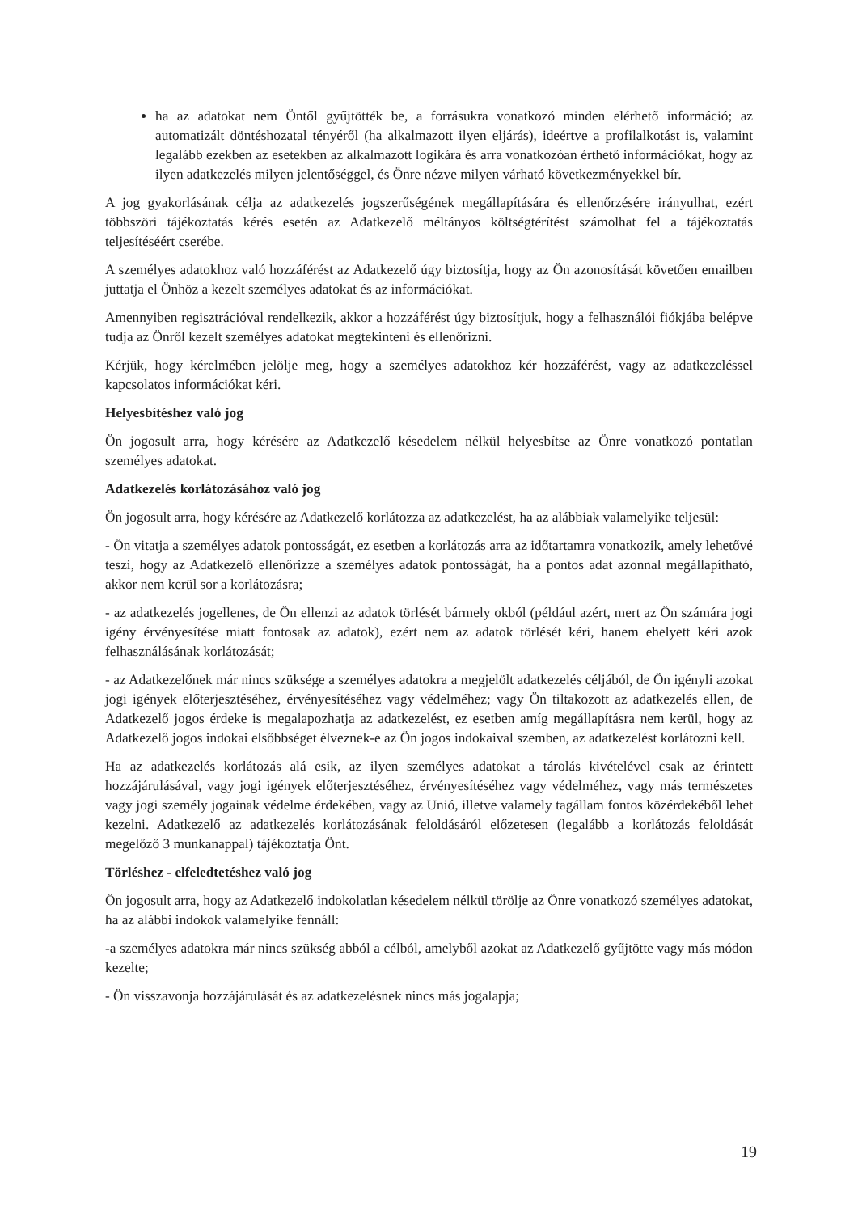ha az adatokat nem Öntől gyűjtötték be, a forrásukra vonatkozó minden elérhető információ; az automatizált döntéshozatal tényéről (ha alkalmazott ilyen eljárás), ideértve a profilalkotást is, valamint legalább ezekben az esetekben az alkalmazott logikára és arra vonatkozóan érthető információkat, hogy az ilyen adatkezelés milyen jelentőséggel, és Önre nézve milyen várható következményekkel bír.
A jog gyakorlásának célja az adatkezelés jogszerűségének megállapítására és ellenőrzésére irányulhat, ezért többszöri tájékoztatás kérés esetén az Adatkezelő méltányos költségtérítést számolhat fel a tájékoztatás teljesítéséért cserébe.
A személyes adatokhoz való hozzáférést az Adatkezelő úgy biztosítja, hogy az Ön azonosítását követően emailben juttatja el Önhöz a kezelt személyes adatokat és az információkat.
Amennyiben regisztrációval rendelkezik, akkor a hozzáférést úgy biztosítjuk, hogy a felhasználói fiókjába belépve tudja az Önről kezelt személyes adatokat megtekinteni és ellenőrizni.
Kérjük, hogy kérelmében jelölje meg, hogy a személyes adatokhoz kér hozzáférést, vagy az adatkezeléssel kapcsolatos információkat kéri.
Helyesbítéshez való jog
Ön jogosult arra, hogy kérésére az Adatkezelő késedelem nélkül helyesbítse az Önre vonatkozó pontatlan személyes adatokat.
Adatkezelés korlátozásához való jog
Ön jogosult arra, hogy kérésére az Adatkezelő korlátozza az adatkezelést, ha az alábbiak valamelyike teljesül:
- Ön vitatja a személyes adatok pontosságát, ez esetben a korlátozás arra az időtartamra vonatkozik, amely lehetővé teszi, hogy az Adatkezelő ellenőrizze a személyes adatok pontosságát, ha a pontos adat azonnal megállapítható, akkor nem kerül sor a korlátozásra;
- az adatkezelés jogellenes, de Ön ellenzi az adatok törlését bármely okból (például azért, mert az Ön számára jogi igény érvényesítése miatt fontosak az adatok), ezért nem az adatok törlését kéri, hanem ehelyett kéri azok felhasználásának korlátozását;
- az Adatkezelőnek már nincs szüksége a személyes adatokra a megjelölt adatkezelés céljából, de Ön igényli azokat jogi igények előterjesztéséhez, érvényesítéséhez vagy védelméhez; vagy Ön tiltakozott az adatkezelés ellen, de Adatkezelő jogos érdeke is megalapozhatja az adatkezelést, ez esetben amíg megállapításra nem kerül, hogy az Adatkezelő jogos indokai elsőbbséget élveznek-e az Ön jogos indokaival szemben, az adatkezelést korlátozni kell.
Ha az adatkezelés korlátozás alá esik, az ilyen személyes adatokat a tárolás kivételével csak az érintett hozzájárulásával, vagy jogi igények előterjesztéséhez, érvényesítéséhez vagy védelméhez, vagy más természetes vagy jogi személy jogainak védelme érdekében, vagy az Unió, illetve valamely tagállam fontos közérdekéből lehet kezelni. Adatkezelő az adatkezelés korlátozásának feloldásáról előzetesen (legalább a korlátozás feloldását megelőző 3 munkanappal) tájékoztatja Önt.
Törléshez - elfeledtetéshez való jog
Ön jogosult arra, hogy az Adatkezelő indokolatlan késedelem nélkül törölje az Önre vonatkozó személyes adatokat, ha az alábbi indokok valamelyike fennáll:
-a személyes adatokra már nincs szükség abból a célból, amelyből azokat az Adatkezelő gyűjtötte vagy más módon kezelte;
- Ön visszavonja hozzájárulását és az adatkezelésnek nincs más jogalapja;
19